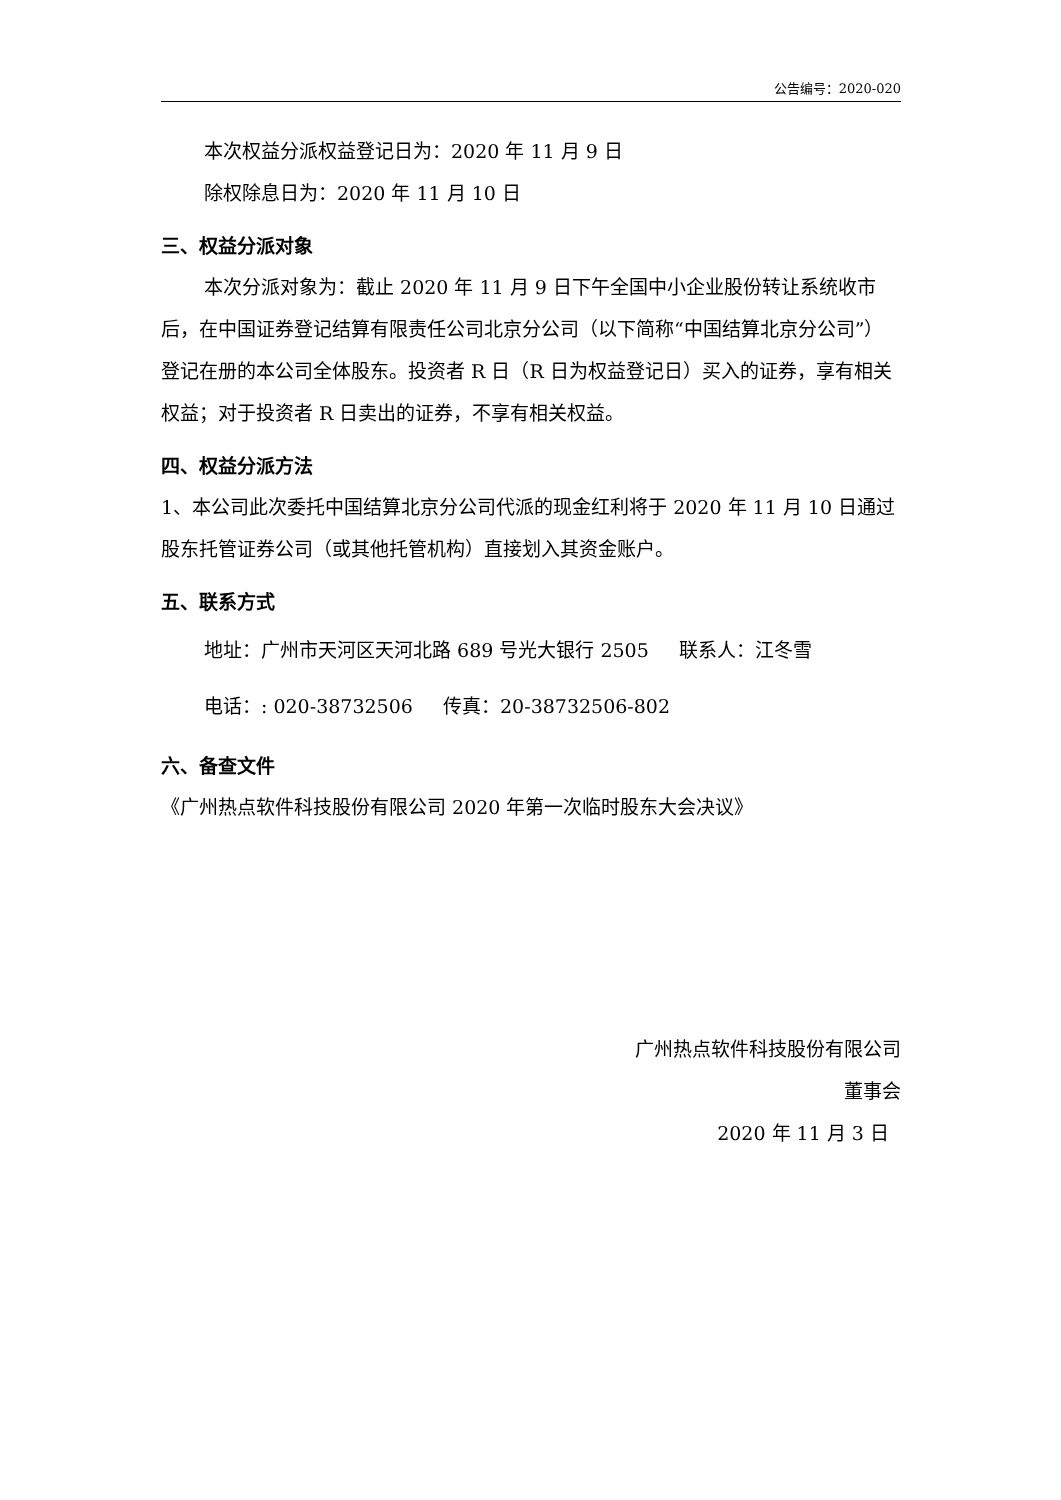公告编号：2020-020
本次权益分派权益登记日为：2020 年 11 月 9 日
除权除息日为：2020 年 11 月 10 日
三、权益分派对象
本次分派对象为：截止 2020 年 11 月 9 日下午全国中小企业股份转让系统收市后，在中国证券登记结算有限责任公司北京分公司（以下简称“中国结算北京分公司”）登记在册的本公司全体股东。投资者 R 日（R 日为权益登记日）买入的证券，享有相关权益；对于投资者 R 日卖出的证券，不享有相关权益。
四、权益分派方法
1、本公司此次委托中国结算北京分公司代派的现金红利将于 2020 年 11 月 10 日通过股东托管证券公司（或其他托管机构）直接划入其资金账户。
五、联系方式
地址：广州市天河区天河北路 689 号光大银行 2505 联系人：江冬雪
电话：: 020-38732506 传真：20-38732506-802
六、备查文件
《广州热点软件科技股份有限公司 2020 年第一次临时股东大会决议》
广州热点软件科技股份有限公司
董事会
2020 年 11 月 3 日